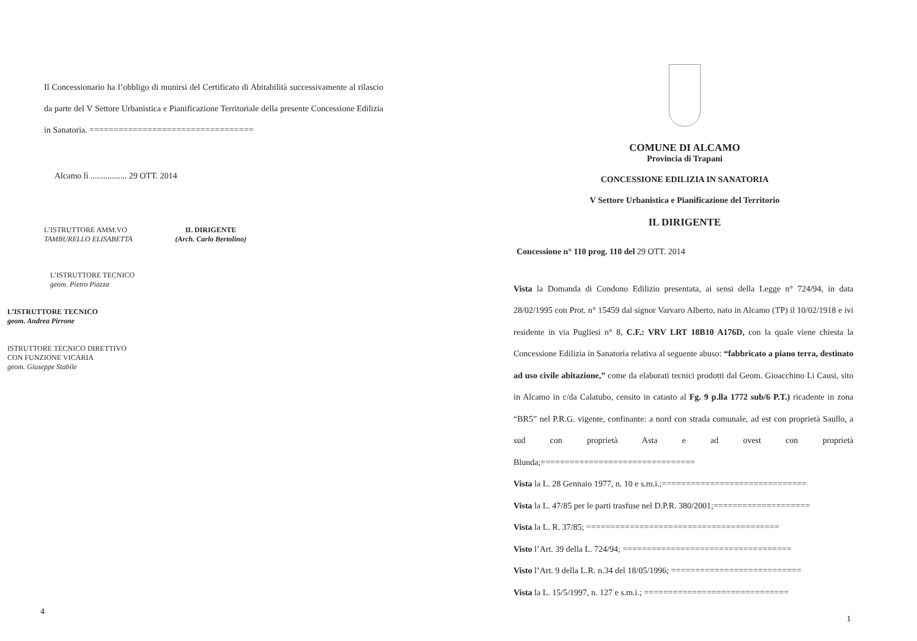Il Concessionario ha l’obbligo di munirsi del Certificato di Abitabilità successivamente al rilascio da parte del V Settore Urbanistica e Pianificazione Territoriale della presente Concessione Edilizia in Sanatoria. ==================================
Alcamo lì ................. 29 OTT. 2014
L’ISTRUTTORE AMM.VO
TAMBURELLO ELISABETTA
IL DIRIGENTE
(Arch. Carlo Bertolino)
L’ISTRUTTORE TECNICO
geom. Pietro Piazza
L’ISTRUTTORE TECNICO
geom. Andrea Pirrone
ISTRUTTORE TECNICO DIRETTIVO
CON FUNZIONE VICARIA
geom. Giuseppe Stabile
4
COMUNE DI ALCAMO
Provincia di Trapani
CONCESSIONE EDILIZIA IN SANATORIA
V Settore Urbanistica e Pianificazione del Territorio
IL DIRIGENTE
Concessione n° 110 prog. 110 del 29 OTT. 2014
Vista la Domanda di Condono Edilizio presentata, ai sensi della Legge n° 724/94, in data 28/02/1995 con Prot. n° 15459 dal signor Varvaro Alberto, nato in Alcamo (TP) il 10/02/1918 e ivi residente in via Pugliesi n° 8, C.F.: VRV LRT 18B10 A176D, con la quale viene chiesta la Concessione Edilizia in Sanatoria relativa al seguente abuso: “fabbricato a piano terra, destinato ad uso civile abitazione,” come da elaborati tecnici prodotti dal Geom. Gioacchino Li Causi, sito in Alcamo in c/da Calatubo, censito in catasto al Fg. 9 p.lla 1772 sub/6 P.T.) ricadente in zona “BR5” nel P.R.G. vigente, confinante: a nord con strada comunale, ad est con proprietà Saullo, a sud con proprietà Asta e ad ovest con proprietà Blunda;================================
Vista la L. 28 Gennaio 1977, n. 10 e s.m.i.;==============================
Vista la L. 47/85 per le parti trasfuse nel D.P.R. 380/2001;====================
Vista la L. R. 37/85; ========================================
Visto l’Art. 39 della L. 724/94; ===================================
Visto l’Art. 9 della L.R. n.34 del 18/05/1996; ===========================
Vista la L. 15/5/1997, n. 127 e s.m.i.; ==============================
1